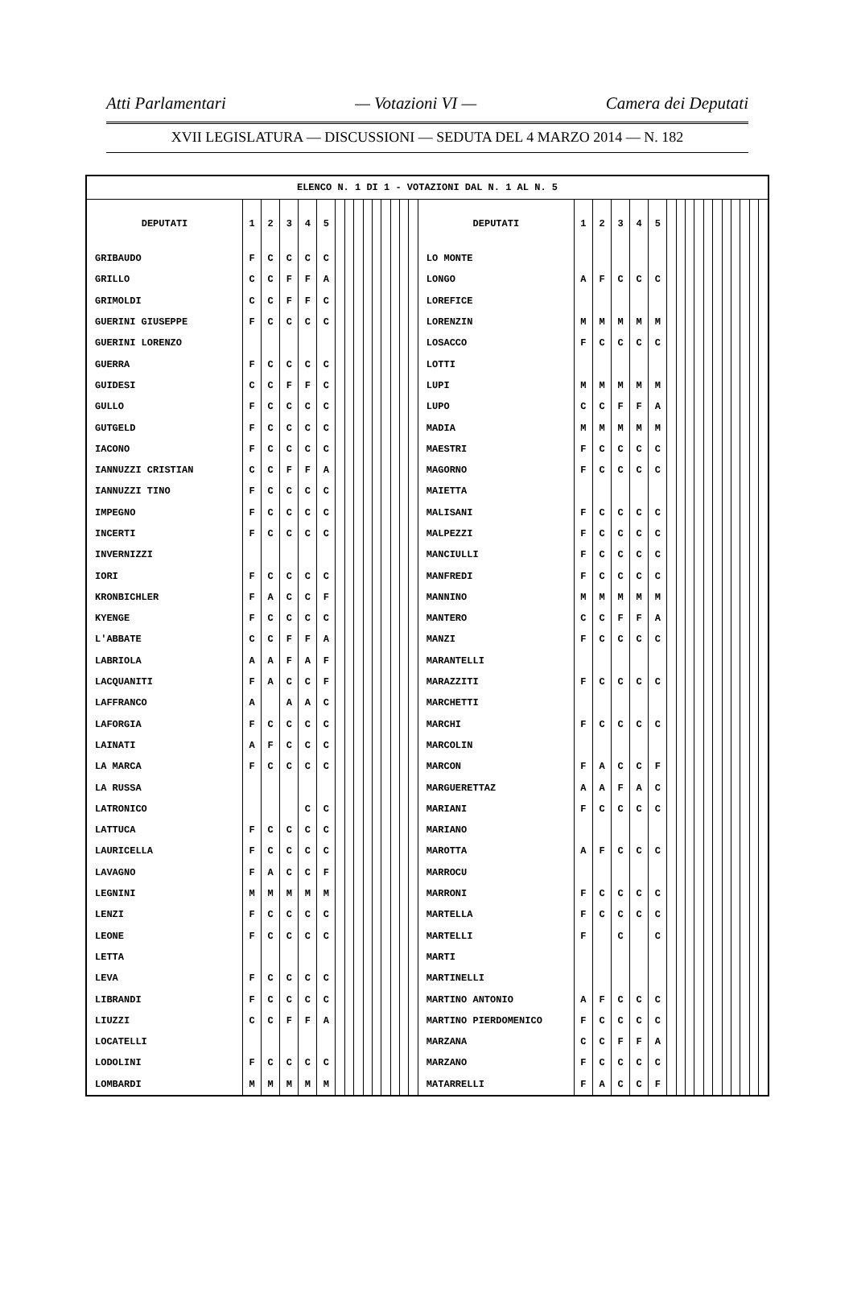Atti Parlamentari — Votazioni VI — Camera dei Deputati
XVII LEGISLATURA — DISCUSSIONI — SEDUTA DEL 4 MARZO 2014 — N. 182
| ELENCO N. 1 DI 1 - VOTAZIONI DAL N. 1 AL N. 5 | | | | | | | | | | | | | | | | | | | | | | | | | | | | | | | |
| --- | --- | --- | --- | --- | --- | --- | --- | --- | --- | --- | --- | --- | --- | --- | --- | --- | --- | --- | --- | --- | --- | --- | --- | --- | --- | --- | --- | --- | --- | --- | --- |
| DEPUTATI | 1 | 2 | 3 | 4 | 5 | | | | | | | | | | DEPUTATI | 1 | 2 | 3 | 4 | 5 | | | | | | | | | | | |
| GRIBAUDO | F | C | C | C | C | | | | | | | | | | LO MONTE | | | | | | | | | | | | | | | | |
| GRILLO | C | C | F | F | A | | | | | | | | | | LONGO | A | F | C | C | C | | | | | | | | | | | |
| GRIMOLDI | C | C | F | F | C | | | | | | | | | | LOREFICE | | | | | | | | | | | | | | | | |
| GUERINI GIUSEPPE | F | C | C | C | C | | | | | | | | | | LORENZIN | M | M | M | M | M | | | | | | | | | | | |
| GUERINI LORENZO | | | | | | | | | | | | | | | LOSACCO | F | C | C | C | C | | | | | | | | | | | |
| GUERRA | F | C | C | C | C | | | | | | | | | | LOTTI | | | | | | | | | | | | | | | | |
| GUIDESI | C | C | F | F | C | | | | | | | | | | LUPI | M | M | M | M | M | | | | | | | | | | | |
| GULLO | F | C | C | C | C | | | | | | | | | | LUPO | C | C | F | F | A | | | | | | | | | | | |
| GUTGELD | F | C | C | C | C | | | | | | | | | | MADIA | M | M | M | M | M | | | | | | | | | | | |
| IACONO | F | C | C | C | C | | | | | | | | | | MAESTRI | F | C | C | C | C | | | | | | | | | | | |
| IANNUZZI CRISTIAN | C | C | F | F | A | | | | | | | | | | MAGORNO | F | C | C | C | C | | | | | | | | | | | |
| IANNUZZI TINO | F | C | C | C | C | | | | | | | | | | MAIETTA | | | | | | | | | | | | | | | | |
| IMPEGNO | F | C | C | C | C | | | | | | | | | | MALISANI | F | C | C | C | C | | | | | | | | | | | |
| INCERTI | F | C | C | C | C | | | | | | | | | | MALPEZZI | F | C | C | C | C | | | | | | | | | | | |
| INVERNIZZI | | | | | | | | | | | | | | | MANCIULLI | F | C | C | C | C | | | | | | | | | | | |
| IORI | F | C | C | C | C | | | | | | | | | | MANFREDI | F | C | C | C | C | | | | | | | | | | | |
| KRONBICHLER | F | A | C | C | F | | | | | | | | | | MANNINO | M | M | M | M | M | | | | | | | | | | | |
| KYENGE | F | C | C | C | C | | | | | | | | | | MANTERO | C | C | F | F | A | | | | | | | | | | | |
| L'ABBATE | C | C | F | F | A | | | | | | | | | | MANZI | F | C | C | C | C | | | | | | | | | | | |
| LABRIOLA | A | A | F | A | F | | | | | | | | | | MARANTELLI | | | | | | | | | | | | | | | | |
| LACQUANITI | F | A | C | C | F | | | | | | | | | | MARAZZITI | F | C | C | C | C | | | | | | | | | | | |
| LAFFRANCO | A | | A | A | C | | | | | | | | | | MARCHETTI | | | | | | | | | | | | | | | | |
| LAFORGIA | F | C | C | C | C | | | | | | | | | | MARCHI | F | C | C | C | C | | | | | | | | | | | |
| LAINATI | A | F | C | C | C | | | | | | | | | | MARCOLIN | | | | | | | | | | | | | | | | |
| LA MARCA | F | C | C | C | C | | | | | | | | | | MARCON | F | A | C | C | F | | | | | | | | | | | |
| LA RUSSA | | | | | | | | | | | | | | | MARGUERETTAZ | A | A | F | A | C | | | | | | | | | | | |
| LATRONICO | | | | C | C | | | | | | | | | | MARIANI | F | C | C | C | C | | | | | | | | | | | |
| LATTUCA | F | C | C | C | C | | | | | | | | | | MARIANO | | | | | | | | | | | | | | | | |
| LAURICELLA | F | C | C | C | C | | | | | | | | | | MAROTTA | A | F | C | C | C | | | | | | | | | | | |
| LAVAGNO | F | A | C | C | F | | | | | | | | | | MARROCU | | | | | | | | | | | | | | | | |
| LEGNINI | M | M | M | M | M | | | | | | | | | | MARRONI | F | C | C | C | C | | | | | | | | | | | |
| LENZI | F | C | C | C | C | | | | | | | | | | MARTELLA | F | C | C | C | C | | | | | | | | | | | |
| LEONE | F | C | C | C | C | | | | | | | | | | MARTELLI | F | | C | | C | | | | | | | | | | | |
| LETTA | | | | | | | | | | | | | | | MARTI | | | | | | | | | | | | | | | | |
| LEVA | F | C | C | C | C | | | | | | | | | | MARTINELLI | | | | | | | | | | | | | | | | |
| LIBRANDI | F | C | C | C | C | | | | | | | | | | MARTINO ANTONIO | A | F | C | C | C | | | | | | | | | | | |
| LIUZZI | C | C | F | F | A | | | | | | | | | | MARTINO PIERDOMENICO | F | C | C | C | C | | | | | | | | | | | |
| LOCATELLI | | | | | | | | | | | | | | | MARZANA | C | C | F | F | A | | | | | | | | | | | |
| LODOLINI | F | C | C | C | C | | | | | | | | | | MARZANO | F | C | C | C | C | | | | | | | | | | | |
| LOMBARDI | M | M | M | M | M | | | | | | | | | | MATARRELLI | F | A | C | C | F | | | | | | | | | | | |